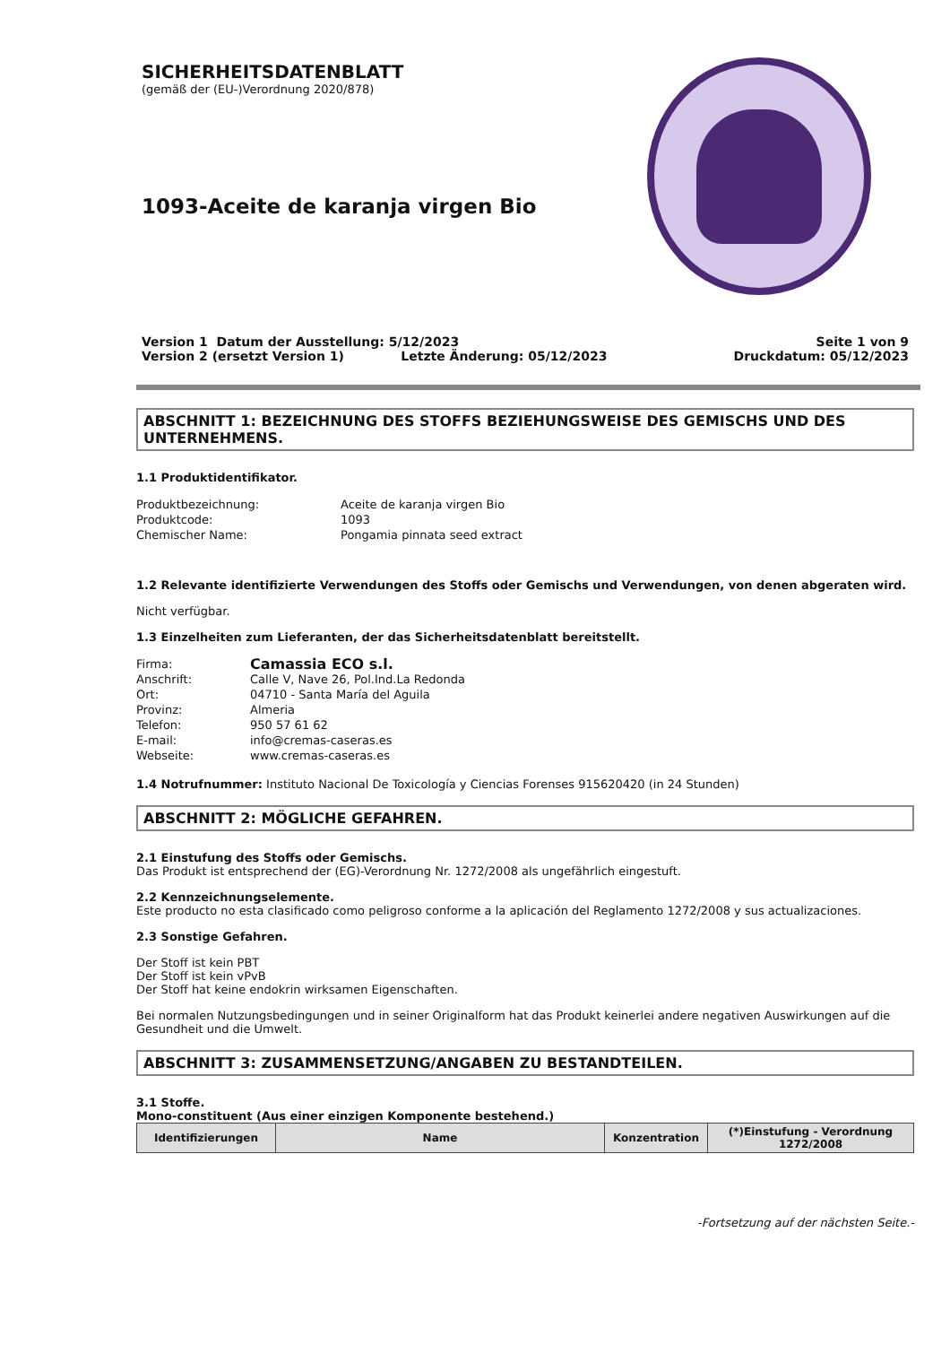SICHERHEITSDATENBLATT
(gemäß der (EU-)Verordnung 2020/878)
1093-Aceite de karanja virgen Bio
Version 1 Datum der Ausstellung: 5/12/2023
Version 2 (ersetzt Version 1) Letzte Änderung: 05/12/2023
Seite 1 von 9
Druckdatum: 05/12/2023
ABSCHNITT 1: BEZEICHNUNG DES STOFFS BEZIEHUNGSWEISE DES GEMISCHS UND DES UNTERNEHMENS.
1.1 Produktidentifikator.
Produktbezeichnung: Aceite de karanja virgen Bio Produktcode: 1093 Chemischer Name: Pongamia pinnata seed extract
1.2 Relevante identifizierte Verwendungen des Stoffs oder Gemischs und Verwendungen, von denen abgeraten wird.
Nicht verfügbar.
1.3 Einzelheiten zum Lieferanten, der das Sicherheitsdatenblatt bereitstellt.
Firma: Camassia ECO s.l. Anschrift: Calle V, Nave 26, Pol.Ind.La Redonda Ort: 04710 - Santa María del Aguila Provinz: Almeria Telefon: 950 57 61 62 E-mail: info@cremas-caseras.es Webseite: www.cremas-caseras.es
1.4 Notrufnummer: Instituto Nacional De Toxicología y Ciencias Forenses 915620420 (in 24 Stunden)
ABSCHNITT 2: MÖGLICHE GEFAHREN.
2.1 Einstufung des Stoffs oder Gemischs.
Das Produkt ist entsprechend der (EG)-Verordnung Nr. 1272/2008 als ungefährlich eingestuft.
2.2 Kennzeichnungselemente.
Este producto no esta clasificado como peligroso conforme a la aplicación del Reglamento 1272/2008 y sus actualizaciones.
2.3 Sonstige Gefahren.
Der Stoff ist kein PBT
Der Stoff ist kein vPvB
Der Stoff hat keine endokrin wirksamen Eigenschaften.
Bei normalen Nutzungsbedingungen und in seiner Originalform hat das Produkt keinerlei andere negativen Auswirkungen auf die Gesundheit und die Umwelt.
ABSCHNITT 3: ZUSAMMENSETZUNG/ANGABEN ZU BESTANDTEILEN.
3.1 Stoffe.
Mono-constituent (Aus einer einzigen Komponente bestehend.)
| Identifizierungen | Name | Konzentration | (*)Einstufung - Verordnung 1272/2008 |
| --- | --- | --- | --- |
-Fortsetzung auf der nächsten Seite.-